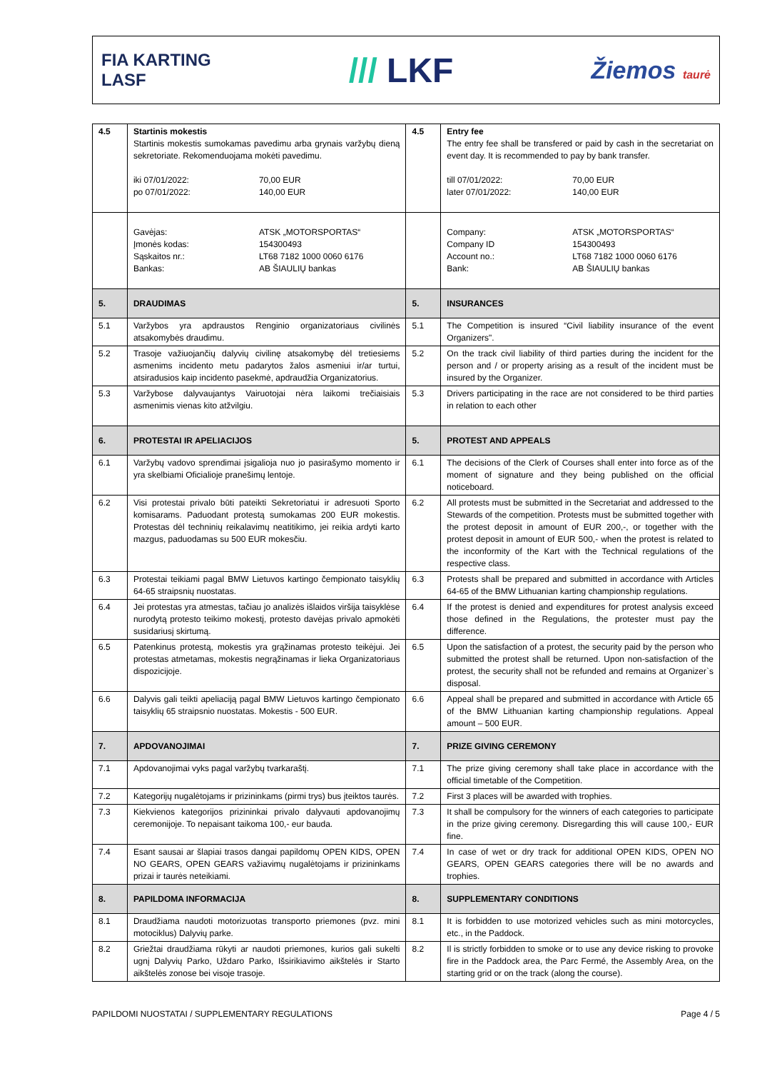FIA KARTING
LASF
/// LKF
Žiemos taurė
| 4.5 | Startinis mokestis Startinis mokestis sumokamas pavedimu arba grynais varžybų dieną sekretoriate. Rekomenduojama mokėti pavedimu. iki 07/01/2022: 70,00 EUR po 07/01/2022: 140,00 EUR | 4.5 | Entry fee The entry fee shall be transfered or paid by cash in the secretariat on event day. It is recommended to pay by bank transfer. till 07/01/2022: 70,00 EUR later 07/01/2022: 140,00 EUR |
| | Gavėjas: ATSK „MOTORSPORTAS“ Įmonės kodas: 154300493 Sąskaitos nr.: LT68 7182 1000 0060 6176 Bankas: AB ŠIAULIŲ bankas | | Company: ATSK „MOTORSPORTAS“ Company ID 154300493 Account no.: LT68 7182 1000 0060 6176 Bank: AB ŠIAULIŲ bankas |
| 5. | DRAUDIMAS | 5. | INSURANCES |
| 5.1 | Varžybos yra apdraustos Renginio organizatoriaus civilinės atsakomybės draudimu. | 5.1 | The Competition is insured “Civil liability insurance of the event Organizers". |
| 5.2 | Trasoje važiuojančių dalyvių civilinę atsakomybę dėl tretiesiems asmenims incidento metu padarytos žalos asmeniui ir/ar turtui, atsiradusios kaip incidento pasekmė, apdraudžia Organizatorius. | 5.2 | On the track civil liability of third parties during the incident for the person and / or property arising as a result of the incident must be insured by the Organizer. |
| 5.3 | Varžybose dalyvaujantys Vairuotojai nėra laikomi trečiaisiais asmenimis vienas kito atžvilgiu. | 5.3 | Drivers participating in the race are not considered to be third parties in relation to each other |
| 6. | PROTESTAI IR APELIACIJOS | 5. | PROTEST AND APPEALS |
| 6.1 | Varžybų vadovo sprendimai įsigalioja nuo jo pasirašymo momento ir yra skelbiami Oficialioje pranešimų lentoje. | 6.1 | The decisions of the Clerk of Courses shall enter into force as of the moment of signature and they being published on the official noticeboard. |
| 6.2 | Visi protestai privalo būti pateikti Sekretoriatui ir adresuoti Sporto komisarams. Paduodant protestą sumokamas 200 EUR mokestis. Protestas dėl techninių reikalavimų neatitikimo, jei reikia ardyti karto mazgus, paduodamas su 500 EUR mokesčiu. | 6.2 | All protests must be submitted in the Secretariat and addressed to the Stewards of the competition. Protests must be submitted together with the protest deposit in amount of EUR 200,-, or together with the protest deposit in amount of EUR 500,- when the protest is related to the inconformity of the Kart with the Technical regulations of the respective class. |
| 6.3 | Protestai teikiami pagal BMW Lietuvos kartingo čempionato taisyklių 64-65 straipsnių nuostatas. | 6.3 | Protests shall be prepared and submitted in accordance with Articles 64-65 of the BMW Lithuanian karting championship regulations. |
| 6.4 | Jei protestas yra atmestas, tačiau jo analizės išlaidos viršija taisyklėse nurodytą protesto teikimo mokestį, protesto davėjas privalo apmokėti susidariusį skirtumą. | 6.4 | If the protest is denied and expenditures for protest analysis exceed those defined in the Regulations, the protester must pay the difference. |
| 6.5 | Patenkinus protestą, mokestis yra grąžinamas protesto teikėjui. Jei protestas atmetamas, mokestis negrąžinamas ir lieka Organizatoriaus dispozicijoje. | 6.5 | Upon the satisfaction of a protest, the security paid by the person who submitted the protest shall be returned. Upon non-satisfaction of the protest, the security shall not be refunded and remains at Organizer`s disposal. |
| 6.6 | Dalyvis gali teikti apeliaciją pagal BMW Lietuvos kartingo čempionato taisyklių 65 straipsnio nuostatas. Mokestis - 500 EUR. | 6.6 | Appeal shall be prepared and submitted in accordance with Article 65 of the BMW Lithuanian karting championship regulations. Appeal amount – 500 EUR. |
| 7. | APDOVANOJIMAI | 7. | PRIZE GIVING CEREMONY |
| 7.1 | Apdovanojimai vyks pagal varžybų tvarkaraštį. | 7.1 | The prize giving ceremony shall take place in accordance with the official timetable of the Competition. |
| 7.2 | Kategorijų nugalėtojams ir prizininkams (pirmi trys) bus įteiktos taurės. | 7.2 | First 3 places will be awarded with trophies. |
| 7.3 | Kiekvienos kategorijos prizininkai privalo dalyvauti apdovanojimų ceremonijoje. To nepaisant taikoma 100,- eur bauda. | 7.3 | It shall be compulsory for the winners of each categories to participate in the prize giving ceremony. Disregarding this will cause 100,- EUR fine. |
| 7.4 | Esant sausai ar šlapiai trasos dangai papildomų OPEN KIDS, OPEN NO GEARS, OPEN GEARS važiavimų nugalėtojams ir prizininkams prizai ir taurės neteikiami. | 7.4 | In case of wet or dry track for additional OPEN KIDS, OPEN NO GEARS, OPEN GEARS categories there will be no awards and trophies. |
| 8. | PAPILDOMA INFORMACIJA | 8. | SUPPLEMENTARY CONDITIONS |
| 8.1 | Draudžiama naudoti motorizuotas transporto priemones (pvz. mini motociklus) Dalyvių parke. | 8.1 | It is forbidden to use motorized vehicles such as mini motorcycles, etc., in the Paddock. |
| 8.2 | Griežtai draudžiama rūkyti ar naudoti priemones, kurios gali sukelti ugnį Dalyvių Parko, Uždaro Parko, Išsirikiavimo aikštelės ir Starto aikštelės zonose bei visoje trasoje. | 8.2 | Il is strictly forbidden to smoke or to use any device risking to provoke fire in the Paddock area, the Parc Fermé, the Assembly Area, on the starting grid or on the track (along the course). |
PAPILDOMI NUOSTATAI / SUPPLEMENTARY REGULATIONS Page 4 / 5